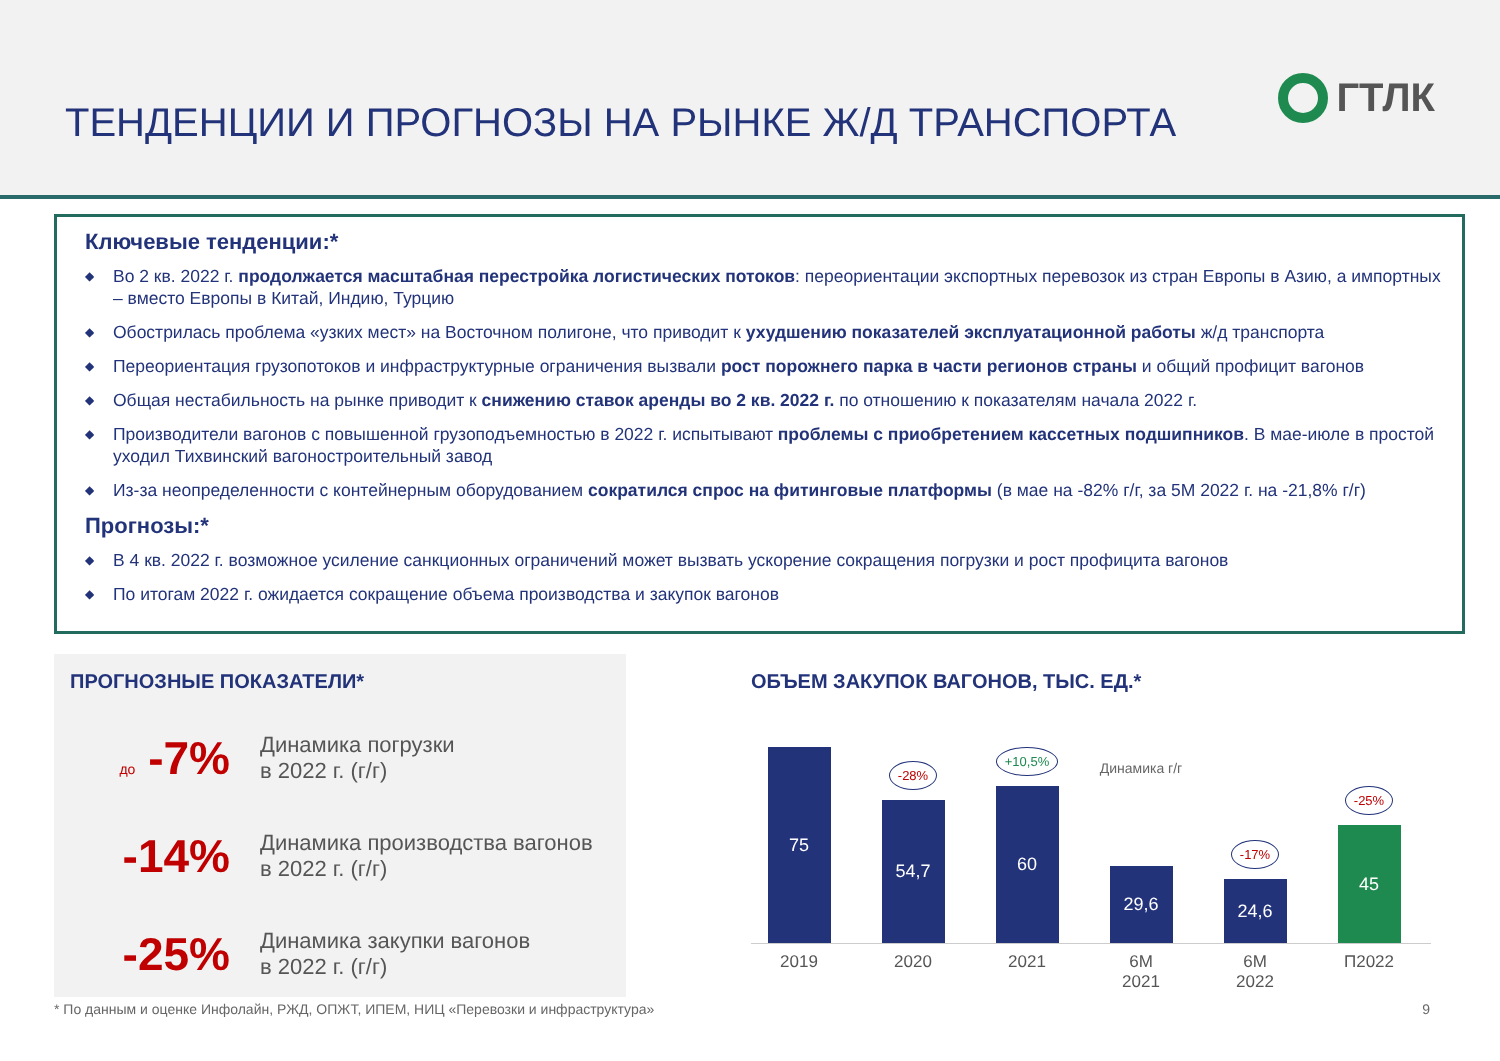ТЕНДЕНЦИИ И ПРОГНОЗЫ НА РЫНКЕ Ж/Д ТРАНСПОРТА
ГТЛК
Ключевые тенденции:*
◆ Во 2 кв. 2022 г. продолжается масштабная перестройка логистических потоков: переориентации экспортных перевозок из стран Европы в Азию, а импортных – вместо Европы в Китай, Индию, Турцию
◆ Обострилась проблема «узких мест» на Восточном полигоне, что приводит к ухудшению показателей эксплуатационной работы ж/д транспорта
◆ Переориентация грузопотоков и инфраструктурные ограничения вызвали рост порожнего парка в части регионов страны и общий профицит вагонов
◆ Общая нестабильность на рынке приводит к снижению ставок аренды во 2 кв. 2022 г. по отношению к показателям начала 2022 г.
◆ Производители вагонов с повышенной грузоподъемностью в 2022 г. испытывают проблемы с приобретением кассетных подшипников. В мае-июле в простой уходил Тихвинский вагоностроительный завод
◆ Из-за неопределенности с контейнерным оборудованием сократился спрос на фитинговые платформы (в мае на -82% г/г, за 5М 2022 г. на -21,8% г/г)
Прогнозы:*
◆ В 4 кв. 2022 г. возможное усиление санкционных ограничений может вызвать ускорение сокращения погрузки и рост профицита вагонов
◆ По итогам 2022 г. ожидается сокращение объема производства и закупок вагонов
ПРОГНОЗНЫЕ ПОКАЗАТЕЛИ*
до -7%
Динамика погрузки
в 2022 г. (г/г)
-14%
Динамика производства вагонов
в 2022 г. (г/г)
-25%
Динамика закупки вагонов
в 2022 г. (г/г)
ОБЪЕМ ЗАКУПОК ВАГОНОВ, ТЫС. ЕД.*
75
-28%
54,7
+10,5%
60
Динамика г/г
29,6
-17%
24,6
-25%
45
2019 2020 2021 6М
2021
6М
2022
П2022
* По данным и оценке Инфолайн, РЖД, ОПЖТ, ИПЕМ, НИЦ «Перевозки и инфраструктура» 9